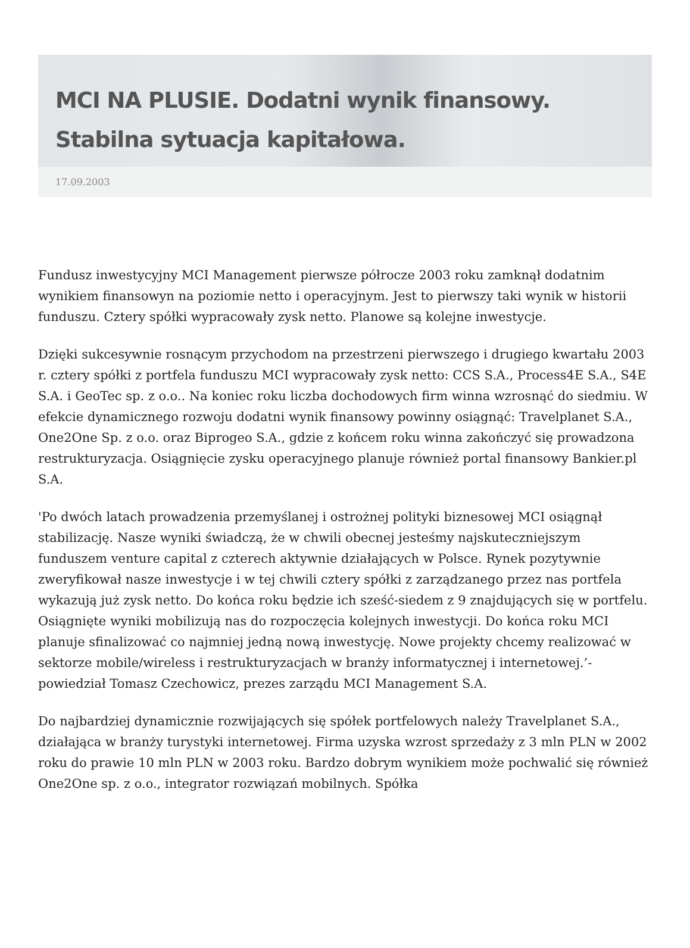MCI NA PLUSIE. Dodatni wynik finansowy. Stabilna sytuacja kapitałowa.
17.09.2003
Fundusz inwestycyjny MCI Management pierwsze półrocze 2003 roku zamknął dodatnim wynikiem finansowyn na poziomie netto i operacyjnym. Jest to pierwszy taki wynik w historii funduszu. Cztery spółki wypracowały zysk netto. Planowe są kolejne inwestycje.
Dzięki sukcesywnie rosnącym przychodom na przestrzeni pierwszego i drugiego kwartału 2003 r. cztery spółki z portfela funduszu MCI wypracowały zysk netto: CCS S.A., Process4E S.A., S4E S.A. i GeoTec sp. z o.o.. Na koniec roku liczba dochodowych firm winna wzrosnąć do siedmiu. W efekcie dynamicznego rozwoju dodatni wynik finansowy powinny osiągnąć: Travelplanet S.A., One2One Sp. z o.o. oraz Biprogeo S.A., gdzie z końcem roku winna zakończyć się prowadzona restrukturyzacja. Osiągnięcie zysku operacyjnego planuje również portal finansowy Bankier.pl S.A.
'Po dwóch latach prowadzenia przemyślanej i ostrożnej polityki biznesowej MCI osiągnął stabilizację. Nasze wyniki świadczą, że w chwili obecnej jesteśmy najskuteczniejszym funduszem venture capital z czterech aktywnie działających w Polsce. Rynek pozytywnie zweryfikował nasze inwestycje i w tej chwili cztery spółki z zarządzanego przez nas portfela wykazują już zysk netto. Do końca roku będzie ich sześć-siedem z 9 znajdujących się w portfelu. Osiągnięte wyniki mobilizują nas do rozpoczęcia kolejnych inwestycji. Do końca roku MCI planuje sfinalizować co najmniej jedną nową inwestycję. Nowe projekty chcemy realizować w sektorze mobile/wireless i restrukturyzacjach w branży informatycznej i internetowej.’- powiedział Tomasz Czechowicz, prezes zarządu MCI Management S.A.
Do najbardziej dynamicznie rozwijających się spółek portfelowych należy Travelplanet S.A., działająca w branży turystyki internetowej. Firma uzyska wzrost sprzedaży z 3 mln PLN w 2002 roku do prawie 10 mln PLN w 2003 roku. Bardzo dobrym wynikiem może pochwalić się również One2One sp. z o.o., integrator rozwiązań mobilnych. Spółka